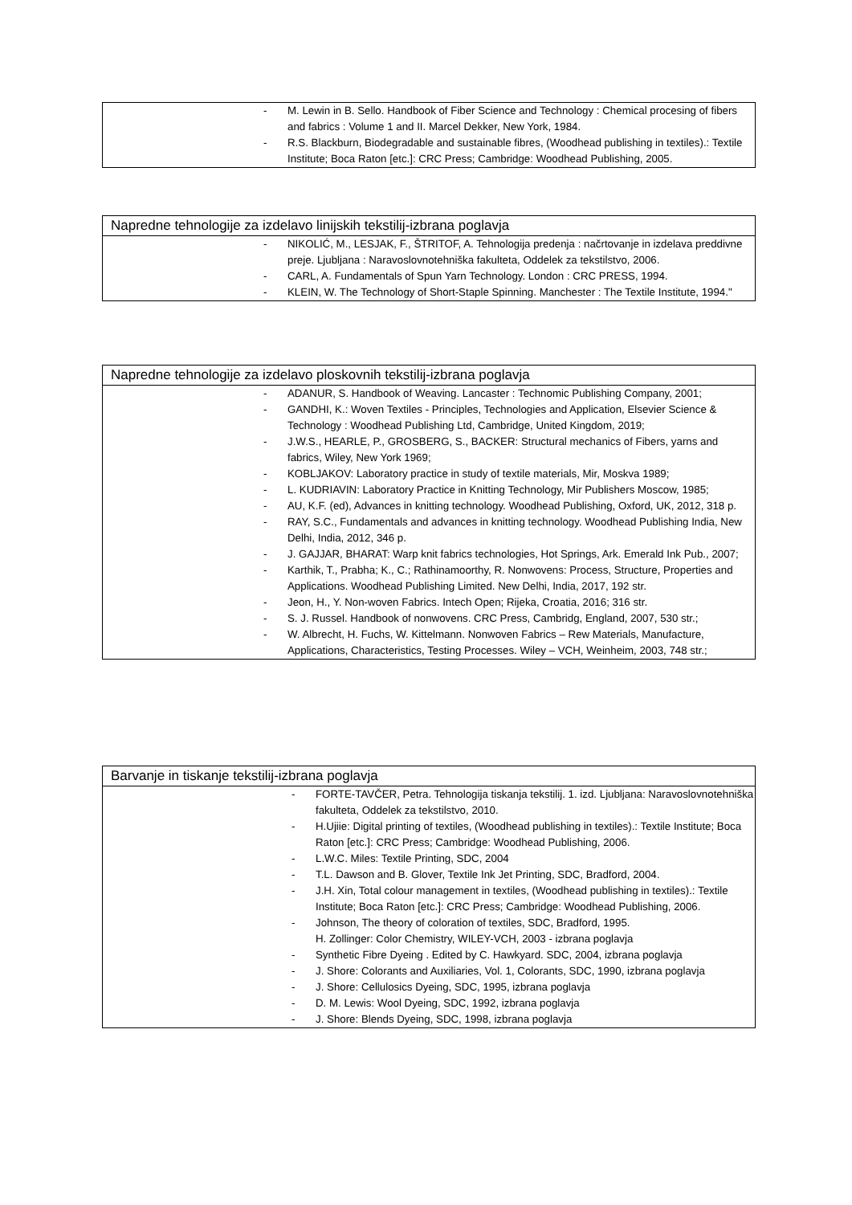- M. Lewin in B. Sello. Handbook of Fiber Science and Technology : Chemical procesing of fibers and fabrics : Volume 1 and II. Marcel Dekker, New York, 1984.
- R.S. Blackburn, Biodegradable and sustainable fibres, (Woodhead publishing in textiles).: Textile Institute; Boca Raton [etc.]: CRC Press; Cambridge: Woodhead Publishing, 2005.
Napredne tehnologije za izdelavo linijskih tekstilij-izbrana poglavja
- NIKOLIĆ, M., LESJAK, F., ŠTRITOF, A. Tehnologija predenja : načrtovanje in izdelava preddivne preje. Ljubljana : Naravoslovnotehniška fakulteta, Oddelek za tekstilstvo, 2006.
- CARL, A. Fundamentals of Spun Yarn Technology. London : CRC PRESS, 1994.
- KLEIN, W. The Technology of Short-Staple Spinning. Manchester : The Textile Institute, 1994."
Napredne tehnologije za izdelavo ploskovnih tekstilij-izbrana poglavja
- ADANUR, S. Handbook of Weaving. Lancaster : Technomic Publishing Company, 2001;
- GANDHI, K.: Woven Textiles - Principles, Technologies and Application, Elsevier Science & Technology : Woodhead Publishing Ltd, Cambridge, United Kingdom, 2019;
- J.W.S., HEARLE, P., GROSBERG, S., BACKER: Structural mechanics of Fibers, yarns and fabrics, Wiley, New York 1969;
- KOBLJAKOV: Laboratory practice in study of textile materials, Mir, Moskva 1989;
- L. KUDRIAVIN: Laboratory Practice in Knitting Technology, Mir Publishers Moscow, 1985;
- AU, K.F. (ed), Advances in knitting technology. Woodhead Publishing, Oxford, UK, 2012, 318 p.
- RAY, S.C., Fundamentals and advances in knitting technology. Woodhead Publishing India, New Delhi, India, 2012, 346 p.
- J. GAJJAR, BHARAT: Warp knit fabrics technologies, Hot Springs, Ark. Emerald Ink Pub., 2007;
- Karthik, T., Prabha; K., C.; Rathinamoorthy, R. Nonwovens: Process, Structure, Properties and Applications. Woodhead Publishing Limited. New Delhi, India, 2017, 192 str.
- Jeon, H., Y. Non-woven Fabrics. Intech Open; Rijeka, Croatia, 2016; 316 str.
- S. J. Russel. Handbook of nonwovens. CRC Press, Cambridg, England, 2007, 530 str.;
- W. Albrecht, H. Fuchs, W. Kittelmann. Nonwoven Fabrics – Rew Materials, Manufacture, Applications, Characteristics, Testing Processes. Wiley – VCH, Weinheim, 2003, 748 str.;
Barvanje in tiskanje tekstilij-izbrana poglavja
- FORTE-TAVČER, Petra. Tehnologija tiskanja tekstilij. 1. izd. Ljubljana: Naravoslovnotehniška fakulteta, Oddelek za tekstilstvo, 2010.
- H.Ujiie: Digital printing of textiles, (Woodhead publishing in textiles).: Textile Institute; Boca Raton [etc.]: CRC Press; Cambridge: Woodhead Publishing, 2006.
- L.W.C. Miles: Textile Printing, SDC, 2004
- T.L. Dawson and B. Glover, Textile Ink Jet Printing, SDC, Bradford, 2004.
- J.H. Xin, Total colour management in textiles, (Woodhead publishing in textiles).: Textile Institute; Boca Raton [etc.]: CRC Press; Cambridge: Woodhead Publishing, 2006.
- Johnson, The theory of coloration of textiles, SDC, Bradford, 1995.
H. Zollinger: Color Chemistry, WILEY-VCH, 2003 - izbrana poglavja
- Synthetic Fibre Dyeing . Edited by C. Hawkyard. SDC, 2004, izbrana poglavja
- J. Shore: Colorants and Auxiliaries, Vol. 1, Colorants, SDC, 1990, izbrana poglavja
- J. Shore: Cellulosics Dyeing, SDC, 1995, izbrana poglavja
- D. M. Lewis: Wool Dyeing, SDC, 1992, izbrana poglavja
- J. Shore: Blends Dyeing, SDC, 1998, izbrana poglavja